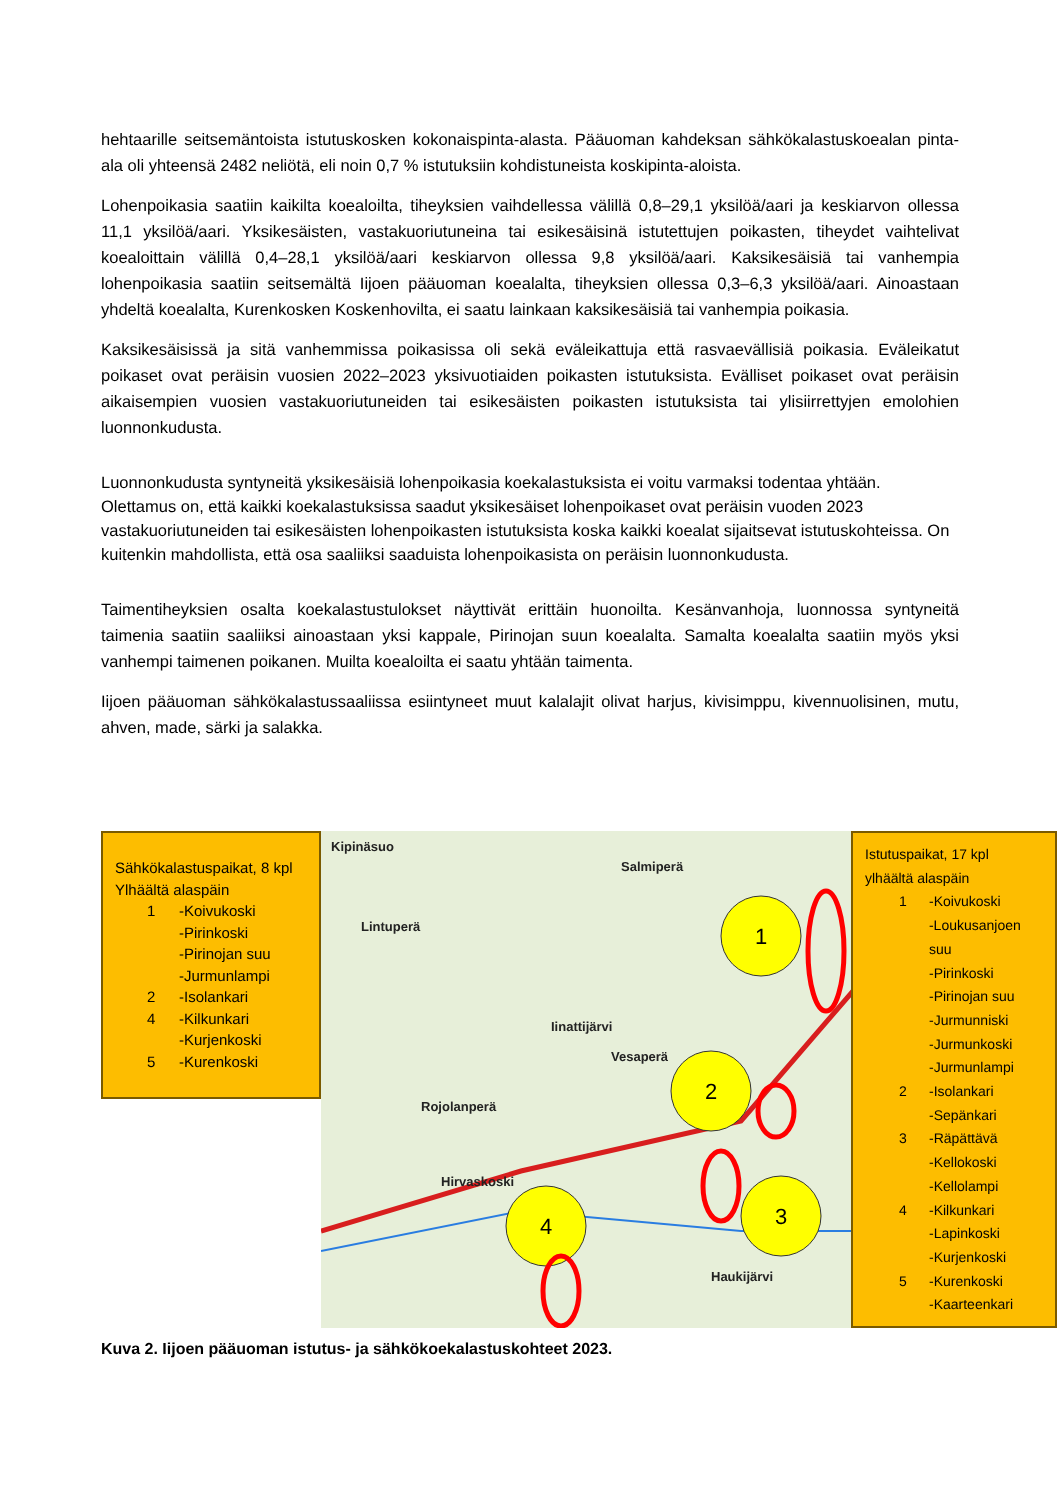hehtaarille seitsemäntoista istutuskosken kokonaispinta-alasta. Pääuoman kahdeksan sähkökalastuskoealan pinta-ala oli yhteensä 2482 neliötä, eli noin 0,7 % istutuksiin kohdistuneista koskipinta-aloista.
Lohenpoikasia saatiin kaikilta koealoilta, tiheyksien vaihdellessa välillä 0,8–29,1 yksilöä/aari ja keskiarvon ollessa 11,1 yksilöä/aari. Yksikesäisten, vastakuoriutuneina tai esikesäisinä istutettujen poikasten, tiheydet vaihtelivat koealoittain välillä 0,4–28,1 yksilöä/aari keskiarvon ollessa 9,8 yksilöä/aari. Kaksikesäisiä tai vanhempia lohenpoikasia saatiin seitsemältä Iijoen pääuoman koealalta, tiheyksien ollessa 0,3–6,3 yksilöä/aari. Ainoastaan yhdeltä koealalta, Kurenkosken Koskenhovilta, ei saatu lainkaan kaksikesäisiä tai vanhempia poikasia.
Kaksikesäisissä ja sitä vanhemmissa poikasissa oli sekä eväleikattuja että rasvaevällisiä poikasia. Eväleikatut poikaset ovat peräisin vuosien 2022–2023 yksivuotiaiden poikasten istutuksista. Evälliset poikaset ovat peräisin aikaisempien vuosien vastakuoriutuneiden tai esikesäisten poikasten istutuksista tai ylisiirrettyjen emolohien luonnonkudusta.
Luonnonkudusta syntyneitä yksikesäisiä lohenpoikasia koekalastuksista ei voitu varmaksi todentaa yhtään. Olettamus on, että kaikki koekalastuksissa saadut yksikesäiset lohenpoikaset ovat peräisin vuoden 2023 vastakuoriutuneiden tai esikesäisten lohenpoikasten istutuksista koska kaikki koealat sijaitsevat istutuskohteissa. On kuitenkin mahdollista, että osa saaliiksi saaduista lohenpoikasista on peräisin luonnonkudusta.
Taimentiheyksien osalta koekalastustulokset näyttivät erittäin huonoilta. Kesänvanhoja, luonnossa syntyneitä taimenia saatiin saaliiksi ainoastaan yksi kappale, Pirinojan suun koealalta. Samalta koealalta saatiin myös yksi vanhempi taimenen poikanen. Muilta koealoilta ei saatu yhtään taimenta.
Iijoen pääuoman sähkökalastussaaliissa esiintyneet muut kalalajit olivat harjus, kivisimppu, kivennuolisinen, mutu, ahven, made, särki ja salakka.
Sähkökalastuspaikat, 8 kpl
Ylhäältä alaspäin
1 -Koivukoski
-Pirinkoski
-Pirinojan suu
-Jurmunlampi
2 -Isolankari
4 -Kilkunkari
-Kurjenkoski
5 -Kurenkoski
1
2
3
4
Kipinäsuo
Salmiperä
Lintuperä
Iinattijärvi
Vesaperä
Rojolanperä
Hirvaskoski
Haukijärvi
Istutuspaikat, 17 kpl
ylhäältä alaspäin
1 -Koivukoski
-Loukusanjoen suu
-Pirinkoski
-Pirinojan suu
-Jurmunniski
-Jurmunkoski
-Jurmunlampi
2 -Isolankari
-Sepänkari
3 -Räpättävä
-Kellokoski
-Kellolampi
4 -Kilkunkari
-Lapinkoski
-Kurjenkoski
5 -Kurenkoski
-Kaarteenkari
Kuva 2. Iijoen pääuoman istutus- ja sähkökoekalastuskohteet 2023.